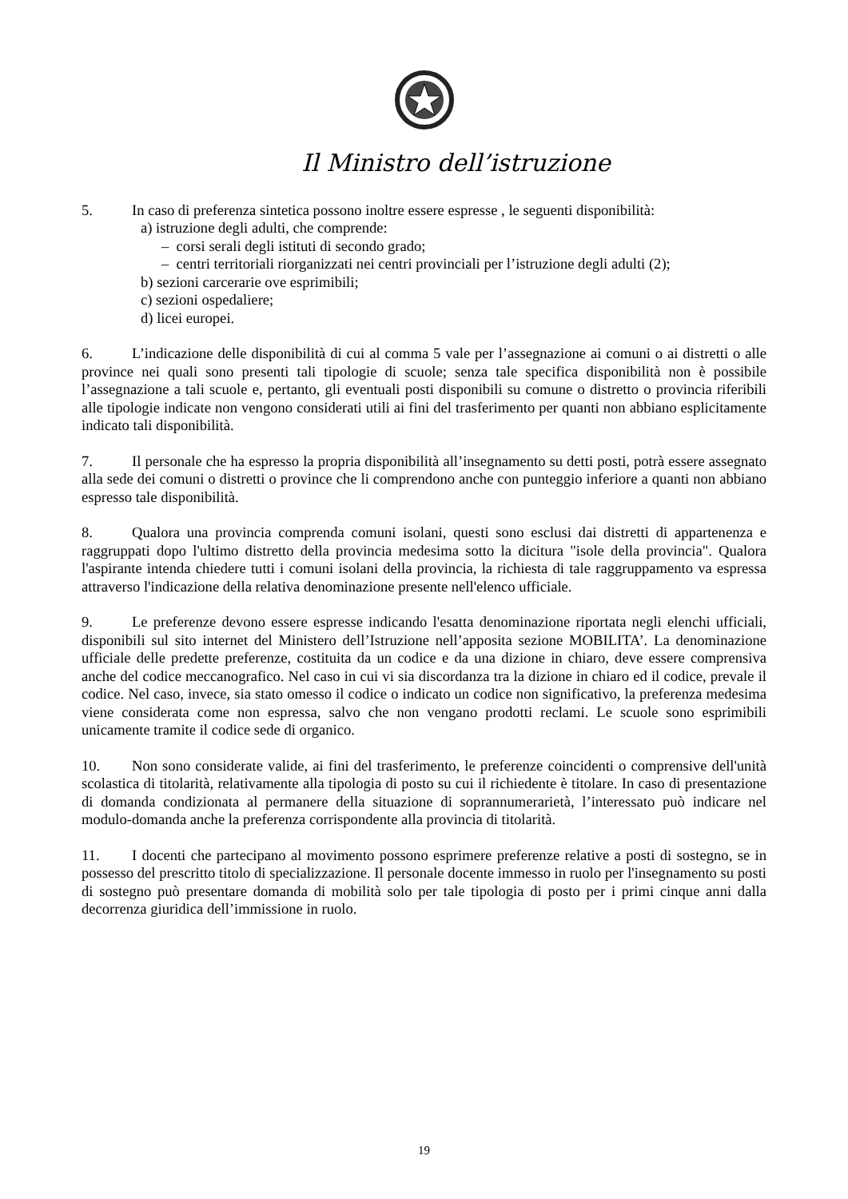Il Ministro dell’istruzione
5. In caso di preferenza sintetica possono inoltre essere espresse , le seguenti disponibilità:
a) istruzione degli adulti, che comprende:
– corsi serali degli istituti di secondo grado;
– centri territoriali riorganizzati nei centri provinciali per l’istruzione degli adulti (2);
b) sezioni carcerarie ove esprimibili;
c) sezioni ospedaliere;
d) licei europei.
6. L’indicazione delle disponibilità di cui al comma 5 vale per l’assegnazione ai comuni o ai distretti o alle province nei quali sono presenti tali tipologie di scuole; senza tale specifica disponibilità non è possibile l’assegnazione a tali scuole e, pertanto, gli eventuali posti disponibili su comune o distretto o provincia riferibili alle tipologie indicate non vengono considerati utili ai fini del trasferimento per quanti non abbiano esplicitamente indicato tali disponibilità.
7. Il personale che ha espresso la propria disponibilità all’insegnamento su detti posti, potrà essere assegnato alla sede dei comuni o distretti o province che li comprendono anche con punteggio inferiore a quanti non abbiano espresso tale disponibilità.
8. Qualora una provincia comprenda comuni isolani, questi sono esclusi dai distretti di appartenenza e raggruppati dopo l'ultimo distretto della provincia medesima sotto la dicitura "isole della provincia". Qualora l'aspirante intenda chiedere tutti i comuni isolani della provincia, la richiesta di tale raggruppamento va espressa attraverso l'indicazione della relativa denominazione presente nell'elenco ufficiale.
9. Le preferenze devono essere espresse indicando l'esatta denominazione riportata negli elenchi ufficiali, disponibili sul sito internet del Ministero dell’Istruzione nell’apposita sezione MOBILITA’. La denominazione ufficiale delle predette preferenze, costituita da un codice e da una dizione in chiaro, deve essere comprensiva anche del codice meccanografico. Nel caso in cui vi sia discordanza tra la dizione in chiaro ed il codice, prevale il codice. Nel caso, invece, sia stato omesso il codice o indicato un codice non significativo, la preferenza medesima viene considerata come non espressa, salvo che non vengano prodotti reclami. Le scuole sono esprimibili unicamente tramite il codice sede di organico.
10. Non sono considerate valide, ai fini del trasferimento, le preferenze coincidenti o comprensive dell'unità scolastica di titolarità, relativamente alla tipologia di posto su cui il richiedente è titolare. In caso di presentazione di domanda condizionata al permanere della situazione di soprannumerarietà, l’interessato può indicare nel modulo-domanda anche la preferenza corrispondente alla provincia di titolarità.
11. I docenti che partecipano al movimento possono esprimere preferenze relative a posti di sostegno, se in possesso del prescritto titolo di specializzazione. Il personale docente immesso in ruolo per l'insegnamento su posti di sostegno può presentare domanda di mobilità solo per tale tipologia di posto per i primi cinque anni dalla decorrenza giuridica dell’immissione in ruolo.
19